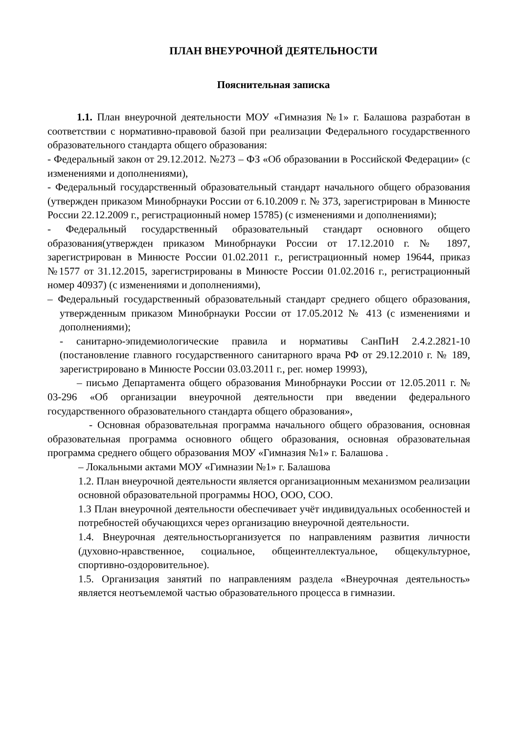ПЛАН ВНЕУРОЧНОЙ ДЕЯТЕЛЬНОСТИ
Пояснительная записка
1.1. План внеурочной деятельности МОУ «Гимназия №1» г. Балашова разработан в соответствии с нормативно-правовой базой при реализации Федерального государственного образовательного стандарта общего образования:
- Федеральный закон от 29.12.2012. №273 – ФЗ «Об образовании в Российской Федерации» (с изменениями и дополнениями),
- Федеральный государственный образовательный стандарт начального общего образования (утвержден приказом Минобрнауки России от 6.10.2009 г. № 373, зарегистрирован в Минюсте России 22.12.2009 г., регистрационный номер 15785) (с изменениями и дополнениями);
- Федеральный государственный образовательный стандарт основного общего образования(утвержден приказом Минобрнауки России от 17.12.2010 г. № 1897, зарегистрирован в Минюсте России 01.02.2011 г., регистрационный номер 19644, приказ №1577 от 31.12.2015, зарегистрированы в Минюсте России 01.02.2016 г., регистрационный номер 40937) (с изменениями и дополнениями),
– Федеральный государственный образовательный стандарт среднего общего образования, утвержденным приказом Минобрнауки России от 17.05.2012 № 413 (с изменениями и дополнениями);
- санитарно-эпидемиологические правила и нормативы СанПиН 2.4.2.2821-10 (постановление главного государственного санитарного врача РФ от 29.12.2010 г. № 189, зарегистрировано в Минюсте России 03.03.2011 г., рег. номер 19993),
– письмо Департамента общего образования Минобрнауки России от 12.05.2011 г. № 03-296 «Об организации внеурочной деятельности при введении федерального государственного образовательного стандарта общего образования»,
- Основная образовательная программа начального общего образования, основная образовательная программа основного общего образования, основная образовательная программа среднего общего образования МОУ «Гимназия №1» г. Балашова .
– Локальными актами МОУ «Гимназии №1» г. Балашова
1.2. План внеурочной деятельности является организационным механизмом реализации основной образовательной программы НОО, ООО, СОО.
1.3 План внеурочной деятельности обеспечивает учёт индивидуальных особенностей и потребностей обучающихся через организацию внеурочной деятельности.
1.4. Внеурочная деятельностьорганизуется по направлениям развития личности (духовно-нравственное, социальное, общеинтеллектуальное, общекультурное, спортивно-оздоровительное).
1.5. Организация занятий по направлениям раздела «Внеурочная деятельность» является неотъемлемой частью образовательного процесса в гимназии.